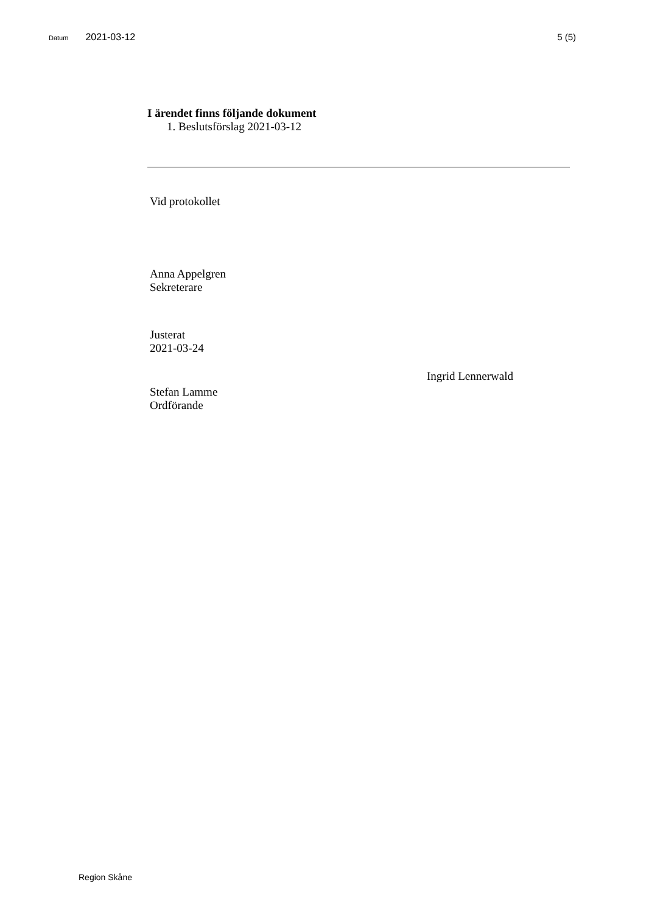Datum 2021-03-12 5 (5)
I ärendet finns följande dokument
1. Beslutsförslag 2021-03-12
Vid protokollet
Anna Appelgren
Sekreterare
Justerat
2021-03-24
Ingrid Lennerwald
Stefan Lamme
Ordförande
Region Skåne